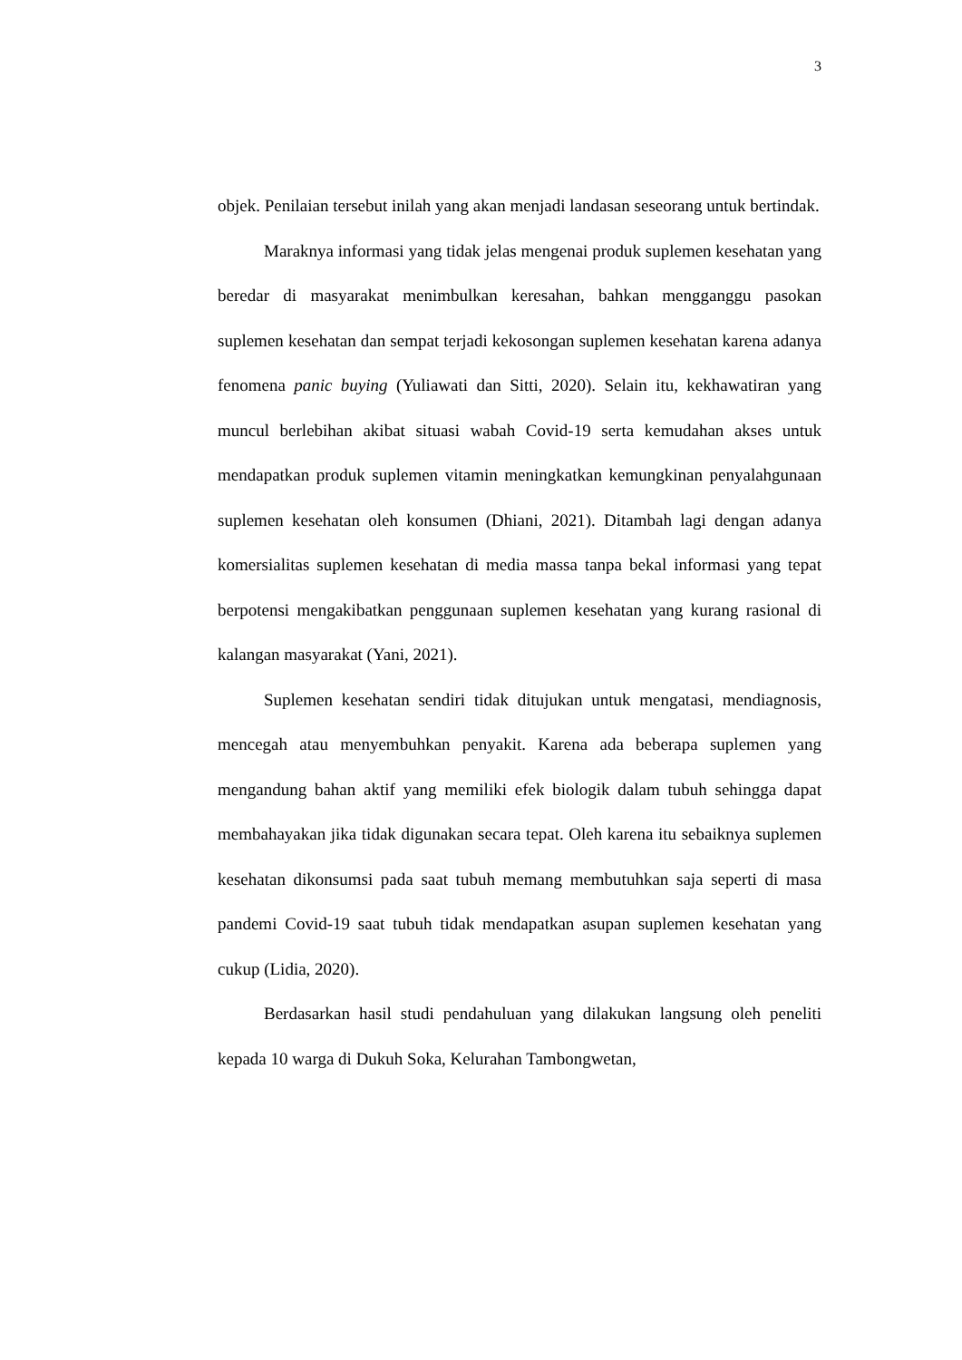3
objek. Penilaian tersebut inilah yang akan menjadi landasan seseorang untuk bertindak.
Maraknya informasi yang tidak jelas mengenai produk suplemen kesehatan yang beredar di masyarakat menimbulkan keresahan, bahkan mengganggu pasokan suplemen kesehatan dan sempat terjadi kekosongan suplemen kesehatan karena adanya fenomena panic buying (Yuliawati dan Sitti, 2020). Selain itu, kekhawatiran yang muncul berlebihan akibat situasi wabah Covid-19 serta kemudahan akses untuk mendapatkan produk suplemen vitamin meningkatkan kemungkinan penyalahgunaan suplemen kesehatan oleh konsumen (Dhiani, 2021). Ditambah lagi dengan adanya komersialitas suplemen kesehatan di media massa tanpa bekal informasi yang tepat berpotensi mengakibatkan penggunaan suplemen kesehatan yang kurang rasional di kalangan masyarakat (Yani, 2021).
Suplemen kesehatan sendiri tidak ditujukan untuk mengatasi, mendiagnosis, mencegah atau menyembuhkan penyakit. Karena ada beberapa suplemen yang mengandung bahan aktif yang memiliki efek biologik dalam tubuh sehingga dapat membahayakan jika tidak digunakan secara tepat. Oleh karena itu sebaiknya suplemen kesehatan dikonsumsi pada saat tubuh memang membutuhkan saja seperti di masa pandemi Covid-19 saat tubuh tidak mendapatkan asupan suplemen kesehatan yang cukup (Lidia, 2020).
Berdasarkan hasil studi pendahuluan yang dilakukan langsung oleh peneliti kepada 10 warga di Dukuh Soka, Kelurahan Tambongwetan,